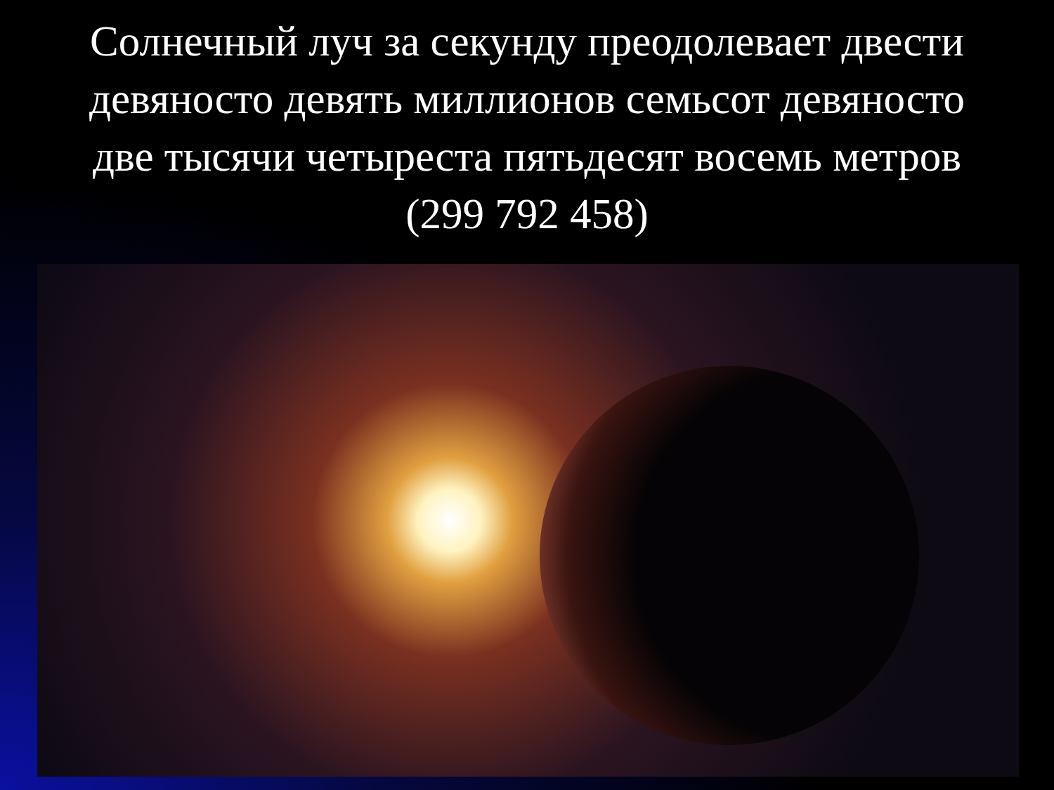Солнечный луч за секунду преодолевает двести девяносто девять миллионов семьсот девяносто две тысячи четыреста пятьдесят восемь метров (299 792 458)